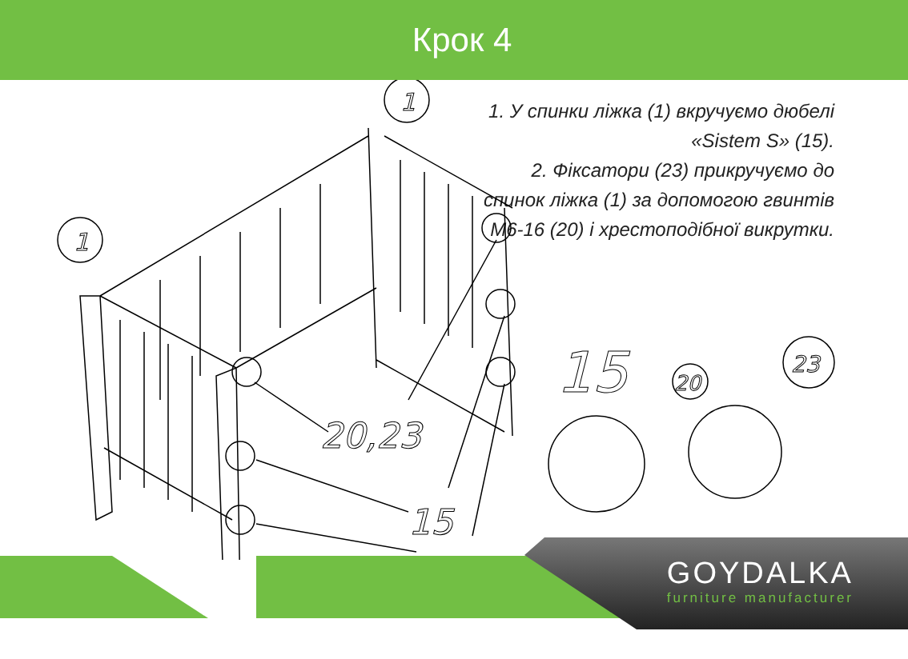Крок 4
1. У спинки ліжка (1) вкручуємо дюбелі «Sistem S» (15).
2. Фіксатори (23) прикручуємо до спинок ліжка (1) за допомогою гвинтів М6-16 (20) і хрестоподібної викрутки.
1
1
20,23
15
15
20
23
GOYDALKA
furniture manufacturer